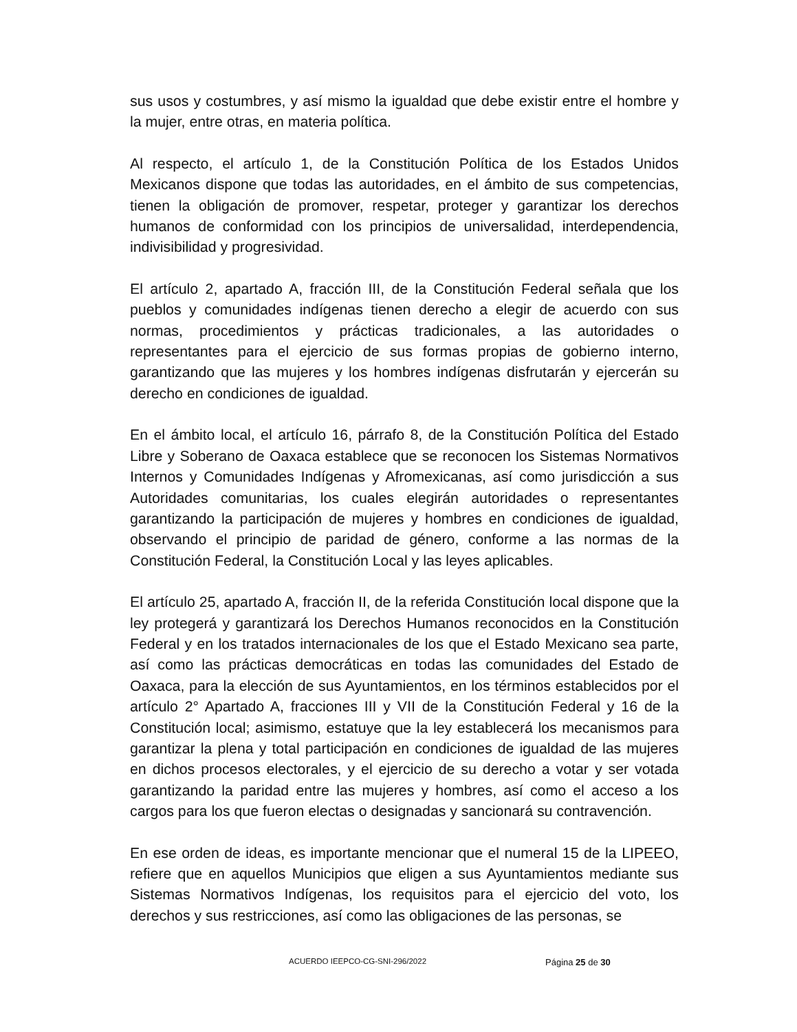sus usos y costumbres, y así mismo la igualdad que debe existir entre el hombre y la mujer, entre otras, en materia política.
Al respecto, el artículo 1, de la Constitución Política de los Estados Unidos Mexicanos dispone que todas las autoridades, en el ámbito de sus competencias, tienen la obligación de promover, respetar, proteger y garantizar los derechos humanos de conformidad con los principios de universalidad, interdependencia, indivisibilidad y progresividad.
El artículo 2, apartado A, fracción III, de la Constitución Federal señala que los pueblos y comunidades indígenas tienen derecho a elegir de acuerdo con sus normas, procedimientos y prácticas tradicionales, a las autoridades o representantes para el ejercicio de sus formas propias de gobierno interno, garantizando que las mujeres y los hombres indígenas disfrutarán y ejercerán su derecho en condiciones de igualdad.
En el ámbito local, el artículo 16, párrafo 8, de la Constitución Política del Estado Libre y Soberano de Oaxaca establece que se reconocen los Sistemas Normativos Internos y Comunidades Indígenas y Afromexicanas, así como jurisdicción a sus Autoridades comunitarias, los cuales elegirán autoridades o representantes garantizando la participación de mujeres y hombres en condiciones de igualdad, observando el principio de paridad de género, conforme a las normas de la Constitución Federal, la Constitución Local y las leyes aplicables.
El artículo 25, apartado A, fracción II, de la referida Constitución local dispone que la ley protegerá y garantizará los Derechos Humanos reconocidos en la Constitución Federal y en los tratados internacionales de los que el Estado Mexicano sea parte, así como las prácticas democráticas en todas las comunidades del Estado de Oaxaca, para la elección de sus Ayuntamientos, en los términos establecidos por el artículo 2° Apartado A, fracciones III y VII de la Constitución Federal y 16 de la Constitución local; asimismo, estatuye que la ley establecerá los mecanismos para garantizar la plena y total participación en condiciones de igualdad de las mujeres en dichos procesos electorales, y el ejercicio de su derecho a votar y ser votada garantizando la paridad entre las mujeres y hombres, así como el acceso a los cargos para los que fueron electas o designadas y sancionará su contravención.
En ese orden de ideas, es importante mencionar que el numeral 15 de la LIPEEO, refiere que en aquellos Municipios que eligen a sus Ayuntamientos mediante sus Sistemas Normativos Indígenas, los requisitos para el ejercicio del voto, los derechos y sus restricciones, así como las obligaciones de las personas, se
ACUERDO IEEPCO-CG-SNI-296/2022 Página 25 de 30